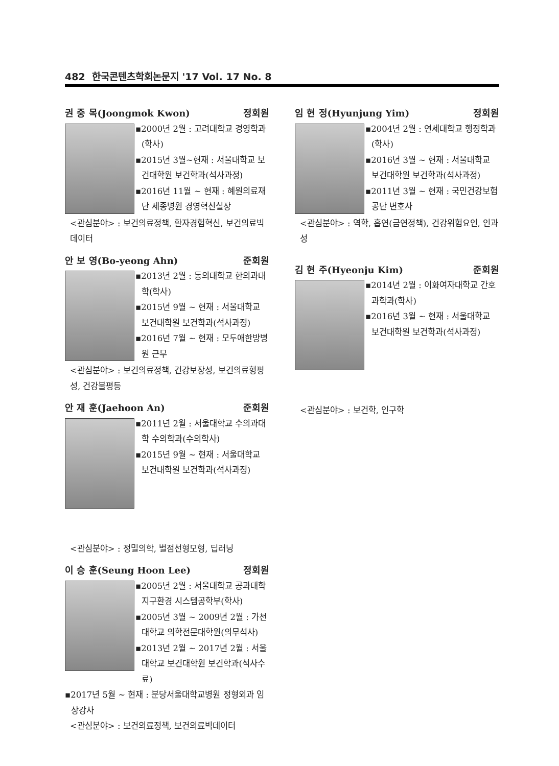482 한국콘텐츠학회논문지 '17 Vol. 17 No. 8
권 중 목(Joongmok Kwon) 정회원
▪2000년 2월 : 고려대학교 경영학과(학사)
▪2015년 3월~현재 : 서울대학교 보건대학원 보건학과(석사과정)
▪2016년 11월 ~ 현재 : 혜원의료재단 세종병원 경영혁신실장
<관심분야> : 보건의료정책, 환자경험혁신, 보건의료빅데이터
안 보 영(Bo-yeong Ahn) 준회원
▪2013년 2월 : 동의대학교 한의과대학(학사)
▪2015년 9월 ~ 현재 : 서울대학교 보건대학원 보건학과(석사과정)
▪2016년 7월 ~ 현재 : 모두애한방병원 근무
<관심분야> : 보건의료정책, 건강보장성, 보건의료형평성, 건강불평등
안 재 훈(Jaehoon An) 준회원
▪2011년 2월 : 서울대학교 수의과대학 수의학과(수의학사)
▪2015년 9월 ~ 현재 : 서울대학교 보건대학원 보건학과(석사과정)
<관심분야> : 정밀의학, 벌점선형모형, 딥러닝
이 승 훈(Seung Hoon Lee) 정회원
▪2005년 2월 : 서울대학교 공과대학 지구환경 시스템공학부(학사)
▪2005년 3월 ~ 2009년 2월 : 가천대학교 의학전문대학원(의무석사)
▪2013년 2월 ~ 2017년 2월 : 서울대학교 보건대학원 보건학과(석사수료)
▪2017년 5월 ~ 현재 : 분당서울대학교병원 정형외과 임상강사
<관심분야> : 보건의료정책, 보건의료빅데이터
임 현 정(Hyunjung Yim) 정회원
▪2004년 2월 : 연세대학교 행정학과(학사)
▪2016년 3월 ~ 현재 : 서울대학교 보건대학원 보건학과(석사과정)
▪2011년 3월 ~ 현재 : 국민건강보험공단 변호사
<관심분야> : 역학, 흡연(금연정책), 건강위험요인, 인과성
김 현 주(Hyeonju Kim) 준회원
▪2014년 2월 : 이화여자대학교 간호과학과(학사)
▪2016년 3월 ~ 현재 : 서울대학교 보건대학원 보건학과(석사과정)
<관심분야> : 보건학, 인구학